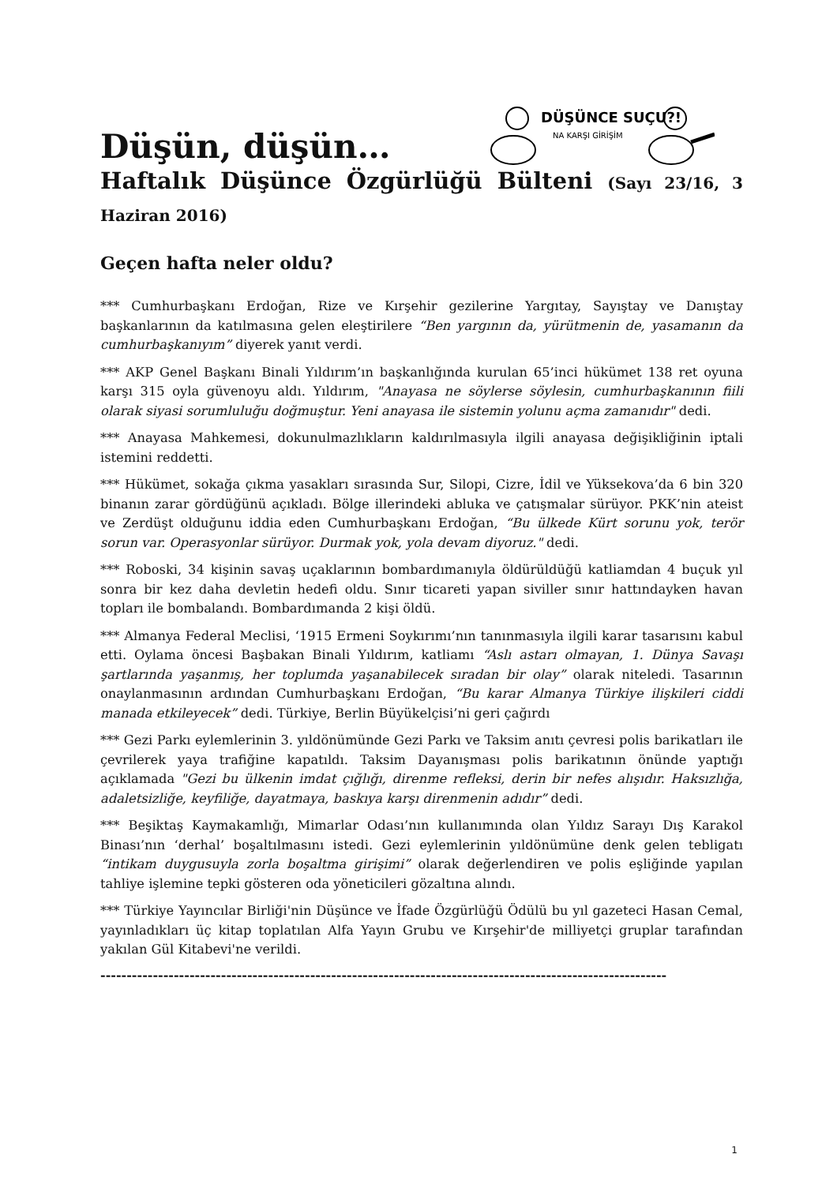Düşün, düşün…
DÜŞÜNCE SUÇU?!
NA KARŞI GİRİŞİM
Haftalık Düşünce Özgürlüğü Bülteni (Sayı 23/16, 3 Haziran 2016)
Geçen hafta neler oldu?
*** Cumhurbaşkanı Erdoğan, Rize ve Kırşehir gezilerine Yargıtay, Sayıştay ve Danıştay başkanlarının da katılmasına gelen eleştirilere “Ben yargının da, yürütmenin de, yasamanın da cumhurbaşkanıyım” diyerek yanıt verdi.
*** AKP Genel Başkanı Binali Yıldırım’ın başkanlığında kurulan 65’inci hükümet 138 ret oyuna karşı 315 oyla güvenoyu aldı. Yıldırım, "Anayasa ne söylerse söylesin, cumhurbaşkanının fiili olarak siyasi sorumluluğu doğmuştur. Yeni anayasa ile sistemin yolunu açma zamanıdır" dedi.
*** Anayasa Mahkemesi, dokunulmazlıkların kaldırılmasıyla ilgili anayasa değişikliğinin iptali istemini reddetti.
*** Hükümet, sokağa çıkma yasakları sırasında Sur, Silopi, Cizre, İdil ve Yüksekova’da 6 bin 320 binanın zarar gördüğünü açıkladı. Bölge illerindeki abluka ve çatışmalar sürüyor. PKK’nin ateist ve Zerdüşt olduğunu iddia eden Cumhurbaşkanı Erdoğan, “Bu ülkede Kürt sorunu yok, terör sorun var. Operasyonlar sürüyor. Durmak yok, yola devam diyoruz." dedi.
*** Roboski, 34 kişinin savaş uçaklarının bombardımanıyla öldürüldüğü katliamdan 4 buçuk yıl sonra bir kez daha devletin hedefi oldu. Sınır ticareti yapan siviller sınır hattındayken havan topları ile bombalandı. Bombardımanda 2 kişi öldü.
*** Almanya Federal Meclisi, ‘1915 Ermeni Soykırımı’nın tanınmasıyla ilgili karar tasarısını kabul etti. Oylama öncesi Başbakan Binali Yıldırım, katliamı “Aslı astarı olmayan, 1. Dünya Savaşı şartlarında yaşanmış, her toplumda yaşanabilecek sıradan bir olay” olarak niteledi. Tasarının onaylanmasının ardından Cumhurbaşkanı Erdoğan, “Bu karar Almanya Türkiye ilişkileri ciddi manada etkileyecek” dedi. Türkiye, Berlin Büyükelçisi’ni geri çağırdı
*** Gezi Parkı eylemlerinin 3. yıldönümünde Gezi Parkı ve Taksim anıtı çevresi polis barikatları ile çevrilerek yaya trafiğine kapatıldı. Taksim Dayanışması polis barikatının önünde yaptığı açıklamada "Gezi bu ülkenin imdat çığlığı, direnme refleksi, derin bir nefes alışıdır. Haksızlığa, adaletsizliğe, keyfiliğe, dayatmaya, baskıya karşı direnmenin adıdır” dedi.
*** Beşiktaş Kaymakamlığı, Mimarlar Odası’nın kullanımında olan Yıldız Sarayı Dış Karakol Binası’nın ‘derhal’ boşaltılmasını istedi. Gezi eylemlerinin yıldönümüne denk gelen tebligatı “intikam duygusuyla zorla boşaltma girişimi” olarak değerlendiren ve polis eşliğinde yapılan tahliye işlemine tepki gösteren oda yöneticileri gözaltına alındı.
*** Türkiye Yayıncılar Birliği'nin Düşünce ve İfade Özgürlüğü Ödülü bu yıl gazeteci Hasan Cemal, yayınladıkları üç kitap toplatılan Alfa Yayın Grubu ve Kırşehir'de milliyetçi gruplar tarafından yakılan Gül Kitabevi'ne verildi.
------------------------------------------------------------------------------------------------------------
1